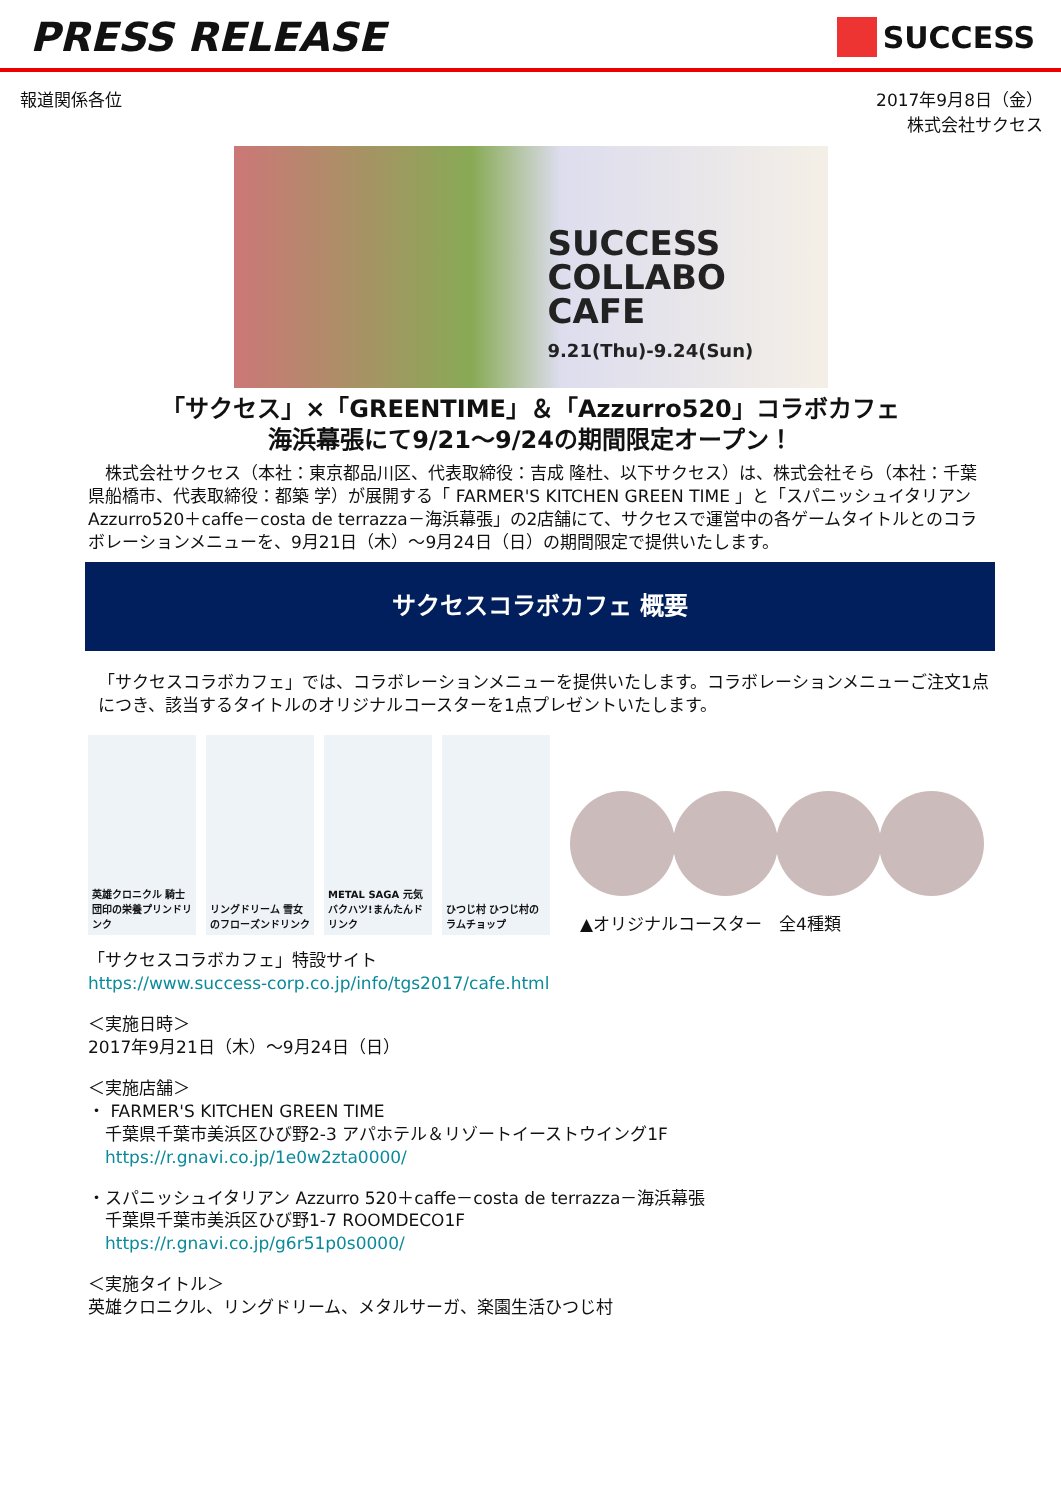PRESS RELEASE
SUCCESS
報道関係各位 2017年9月8日（金）
株式会社サクセス
SUCCESS
COLLABO
CAFE
9.21(Thu)-9.24(Sun)
「サクセス」×「GREENTIME」＆「Azzurro520」コラボカフェ
海浜幕張にて9/21～9/24の期間限定オープン！
　株式会社サクセス（本社：東京都品川区、代表取締役：吉成 隆杜、以下サクセス）は、株式会社そら（本社：千葉県船橋市、代表取締役：都築 学）が展開する「 FARMER'S KITCHEN GREEN TIME 」と「スパニッシュイタリアン Azzurro520＋caffe－costa de terrazza－海浜幕張」の2店舗にて、サクセスで運営中の各ゲームタイトルとのコラボレーションメニューを、9月21日（木）～9月24日（日）の期間限定で提供いたします。
サクセスコラボカフェ 概要
「サクセスコラボカフェ」では、コラボレーションメニューを提供いたします。コラボレーションメニューご注文1点につき、該当するタイトルのオリジナルコースターを1点プレゼントいたします。
英雄クロニクル 騎士団印の栄養プリンドリンク
リングドリーム 雪女のフローズンドリンク
METAL SAGA 元気バクハツ!まんたんドリンク
ひつじ村 ひつじ村のラムチョップ
▲オリジナルコースター　全4種類
「サクセスコラボカフェ」特設サイト
https://www.success-corp.co.jp/info/tgs2017/cafe.html
＜実施日時＞
2017年9月21日（木）～9月24日（日）
＜実施店舗＞
・ FARMER'S KITCHEN GREEN TIME
　千葉県千葉市美浜区ひび野2-3 アパホテル＆リゾートイーストウイング1F
　https://r.gnavi.co.jp/1e0w2zta0000/
・スパニッシュイタリアン Azzurro 520＋caffe－costa de terrazza－海浜幕張
　千葉県千葉市美浜区ひび野1-7 ROOMDECO1F
　https://r.gnavi.co.jp/g6r51p0s0000/
＜実施タイトル＞
英雄クロニクル、リングドリーム、メタルサーガ、楽園生活ひつじ村